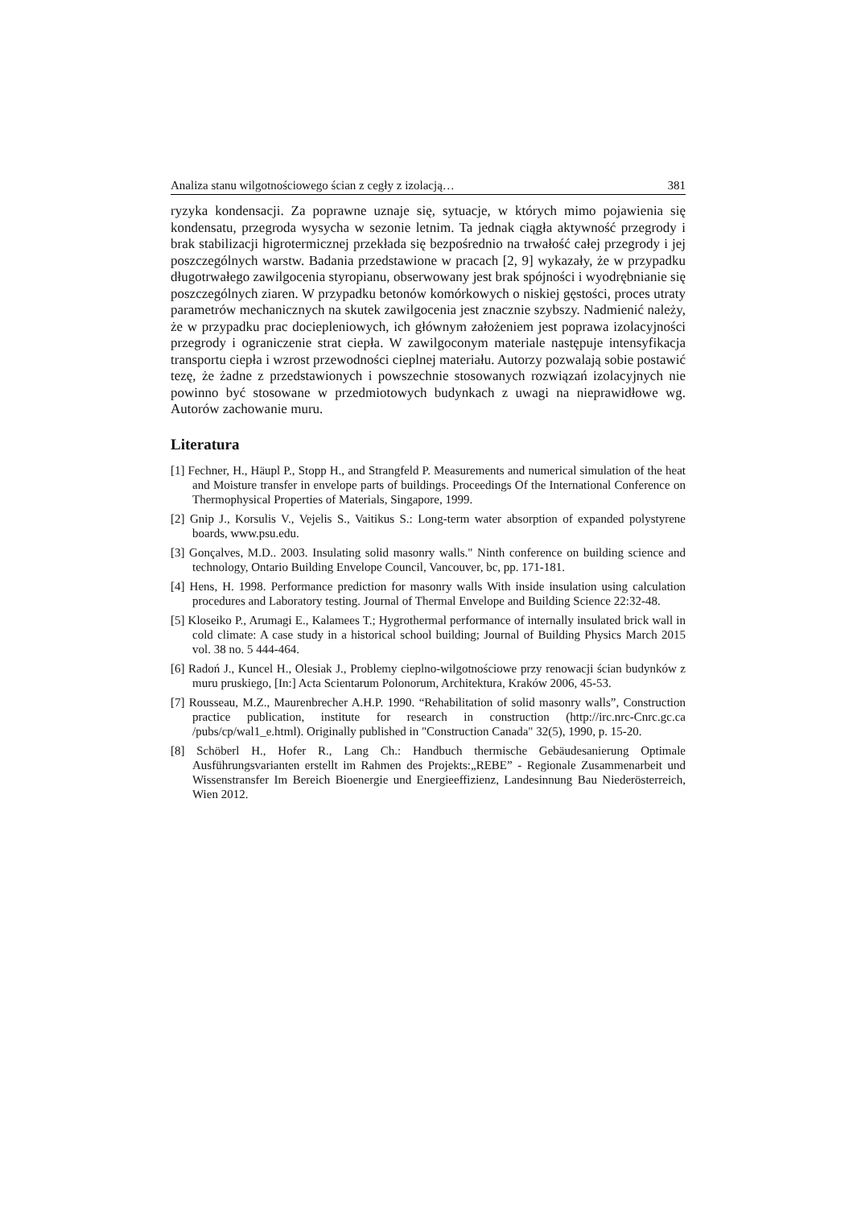Analiza stanu wilgotnościowego ścian z cegły z izolacją… 381
ryzyka kondensacji. Za poprawne uznaje się, sytuacje, w których mimo pojawienia się kondensatu, przegroda wysycha w sezonie letnim. Ta jednak ciągła aktywność przegrody i brak stabilizacji higrotermicznej przekłada się bezpośrednio na trwałość całej przegrody i jej poszczególnych warstw. Badania przedstawione w pracach [2, 9] wykazały, że w przypadku długotrwałego zawilgocenia styropianu, obserwowany jest brak spójności i wyodrębnianie się poszczególnych ziaren. W przypadku betonów komórkowych o niskiej gęstości, proces utraty parametrów mechanicznych na skutek zawilgocenia jest znacznie szybszy. Nadmienić należy, że w przypadku prac dociepleniowych, ich głównym założeniem jest poprawa izolacyjności przegrody i ograniczenie strat ciepła. W zawilgoconym materiale następuje intensyfikacja transportu ciepła i wzrost przewodności cieplnej materiału. Autorzy pozwalają sobie postawić tezę, że żadne z przedstawionych i powszechnie stosowanych rozwiązań izolacyjnych nie powinno być stosowane w przedmiotowych budynkach z uwagi na nieprawidłowe wg. Autorów zachowanie muru.
Literatura
[1] Fechner, H., Häupl P., Stopp H., and Strangfeld P. Measurements and numerical simulation of the heat and Moisture transfer in envelope parts of buildings. Proceedings Of the International Conference on Thermophysical Properties of Materials, Singapore, 1999.
[2] Gnip J., Korsulis V., Vejelis S., Vaitikus S.: Long-term water absorption of expanded polystyrene boards, www.psu.edu.
[3] Gonçalves, M.D.. 2003. Insulating solid masonry walls." Ninth conference on building science and technology, Ontario Building Envelope Council, Vancouver, bc, pp. 171-181.
[4] Hens, H. 1998. Performance prediction for masonry walls With inside insulation using calculation procedures and Laboratory testing. Journal of Thermal Envelope and Building Science 22:32-48.
[5] Kloseiko P., Arumagi E., Kalamees T.; Hygrothermal performance of internally insulated brick wall in cold climate: A case study in a historical school building; Journal of Building Physics March 2015 vol. 38 no. 5 444-464.
[6] Radoń J., Kuncel H., Olesiak J., Problemy cieplno-wilgotnościowe przy renowacji ścian budynków z muru pruskiego, [In:] Acta Scientarum Polonorum, Architektura, Kraków 2006, 45-53.
[7] Rousseau, M.Z., Maurenbrecher A.H.P. 1990. “Rehabilitation of solid masonry walls”, Construction practice publication, institute for research in construction (http://irc.nrc-Cnrc.gc.ca /pubs/cp/wal1_e.html). Originally published in "Construction Canada" 32(5), 1990, p. 15-20.
[8] Schöberl H., Hofer R., Lang Ch.: Handbuch thermische Gebäudesanierung Optimale Ausführungsvarianten erstellt im Rahmen des Projekts:„REBE” - Regionale Zusammenarbeit und Wissenstransfer Im Bereich Bioenergie und Energieeffizienz, Landesinnung Bau Niederösterreich, Wien 2012.